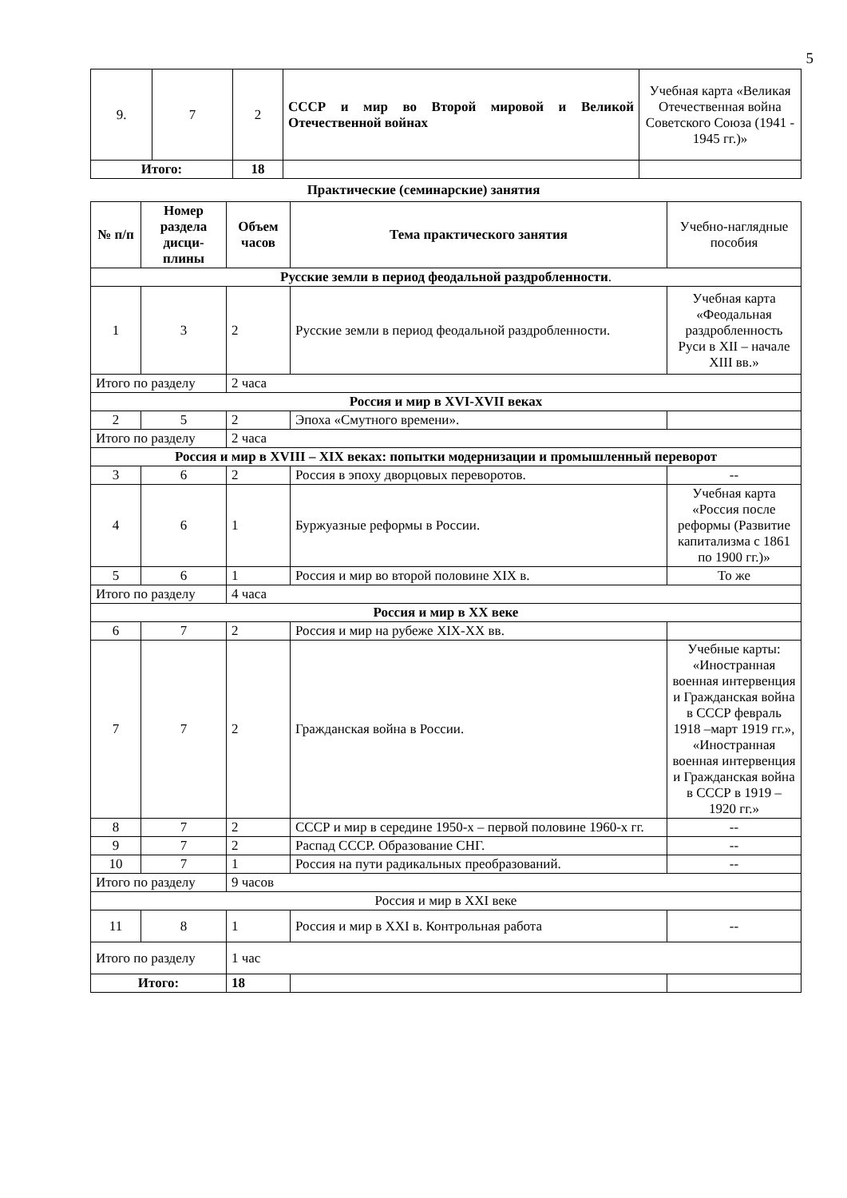5
| 9. | 7 | 2 | СССР и мир во Второй мировой и Великой Отечественной войнах | Учебная карта «Великая Отечественная война Советского Союза (1941 - 1945 гг.)» |
| Итого: | | 18 | | |
Практические (семинарские) занятия
| № п/п | Номер раздела дисци-плины | Объем часов | Тема практического занятия | Учебно-наглядные пособия |
| --- | --- | --- | --- | --- |
| Русские земли в период феодальной раздробленности . | | | | |
| 1 | 3 | 2 | Русские земли в период феодальной раздробленности. | Учебная карта «Феодальная раздробленность Руси в XII – начале XIII вв.» |
| Итого по разделу | | 2 часа | | |
| Россия и мир в XVI-XVII веках | | | | |
| 2 | 5 | 2 | Эпоха «Смутного времени». | |
| Итого по разделу | | 2 часа | | |
| Россия и мир в XVIII – XIX веках: попытки модернизации и промышленный переворот | | | | |
| 3 | 6 | 2 | Россия в эпоху дворцовых переворотов. | -- |
| 4 | 6 | 1 | Буржуазные реформы в России. | Учебная карта «Россия после реформы (Развитие капитализма с 1861 по 1900 гг.)» |
| 5 | 6 | 1 | Россия и мир во второй половине XIX в. | То же |
| Итого по разделу | | 4 часа | | |
| Россия и мир в XX веке | | | | |
| 6 | 7 | 2 | Россия и мир на рубеже XIX-XX вв. | |
| 7 | 7 | 2 | Гражданская война в России. | Учебные карты: «Иностранная военная интервенция и Гражданская война в СССР февраль 1918 –март 1919 гг.», «Иностранная военная интервенция и Гражданская война в СССР в 1919 – 1920 гг.» |
| 8 | 7 | 2 | СССР и мир в середине 1950-х – первой половине 1960-х гг. | -- |
| 9 | 7 | 2 | Распад СССР. Образование СНГ. | -- |
| 10 | 7 | 1 | Россия на пути радикальных преобразований. | -- |
| Итого по разделу | | 9 часов | | |
| Россия и мир в XXI веке | | | | |
| 11 | 8 | 1 | Россия и мир в XXI в. Контрольная работа | -- |
| Итого по разделу | | 1 час | | |
| Итого: | | 18 | | |